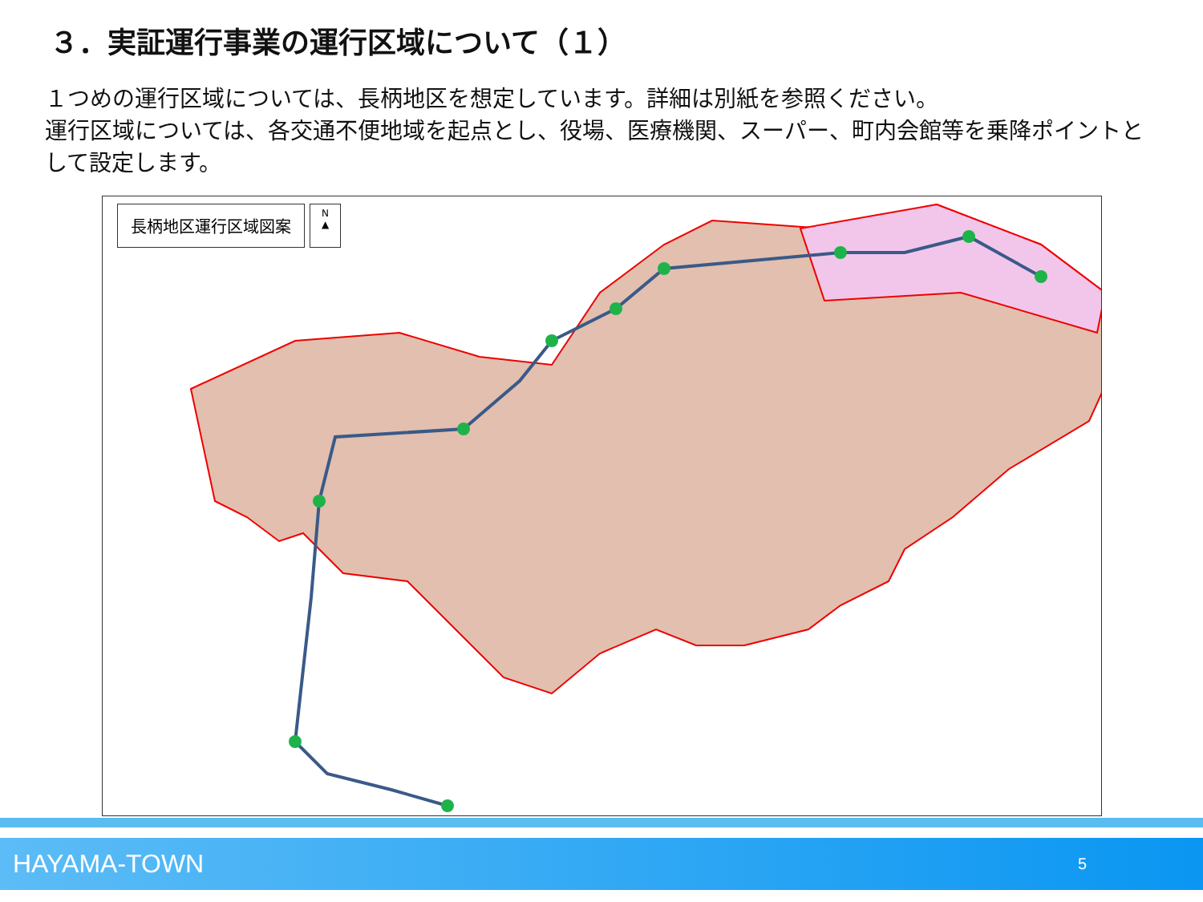３．実証運行事業の運行区域について（１）
１つめの運行区域については、長柄地区を想定しています。詳細は別紙を参照ください。
運行区域については、各交通不便地域を起点とし、役場、医療機関、スーパー、町内会館等を乗降ポイントとして設定します。
長柄地区運行区域図案
N
▲
HAYAMA-TOWN 5